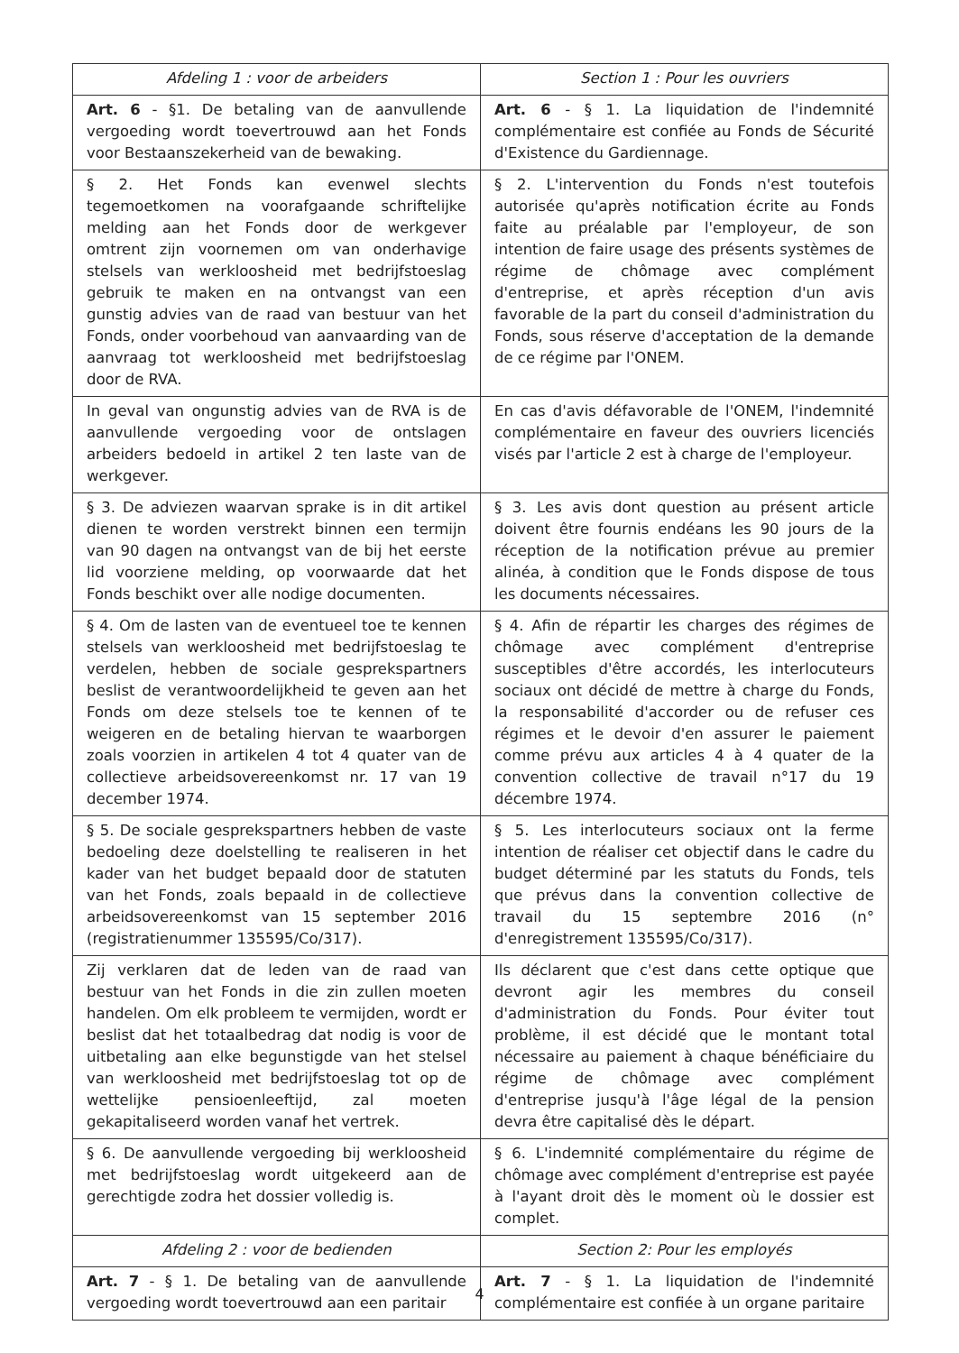| Afdeling 1 : voor de arbeiders | Section 1 : Pour les ouvriers |
| --- | --- |
| Art. 6 - §1. De betaling van de aanvullende vergoeding wordt toevertrouwd aan het Fonds voor Bestaanszekerheid van de bewaking. | Art. 6 - § 1. La liquidation de l'indemnité complémentaire est confiée au Fonds de Sécurité d'Existence du Gardiennage. |
| § 2. Het Fonds kan evenwel slechts tegemoetkomen na voorafgaande schriftelijke melding aan het Fonds door de werkgever omtrent zijn voornemen om van onderhavige stelsels van werkloosheid met bedrijfstoeslag gebruik te maken en na ontvangst van een gunstig advies van de raad van bestuur van het Fonds, onder voorbehoud van aanvaarding van de aanvraag tot werkloosheid met bedrijfstoeslag door de RVA. | § 2. L'intervention du Fonds n'est toutefois autorisée qu'après notification écrite au Fonds faite au préalable par l'employeur, de son intention de faire usage des présents systèmes de régime de chômage avec complément d'entreprise, et après réception d'un avis favorable de la part du conseil d'administration du Fonds, sous réserve d'acceptation de la demande de ce régime par l'ONEM. |
| In geval van ongunstig advies van de RVA is de aanvullende vergoeding voor de ontslagen arbeiders bedoeld in artikel 2 ten laste van de werkgever. | En cas d'avis défavorable de l'ONEM, l'indemnité complémentaire en faveur des ouvriers licenciés visés par l'article 2 est à charge de l'employeur. |
| § 3. De adviezen waarvan sprake is in dit artikel dienen te worden verstrekt binnen een termijn van 90 dagen na ontvangst van de bij het eerste lid voorziene melding, op voorwaarde dat het Fonds beschikt over alle nodige documenten. | § 3. Les avis dont question au présent article doivent être fournis endéans les 90 jours de la réception de la notification prévue au premier alinéa, à condition que le Fonds dispose de tous les documents nécessaires. |
| § 4. Om de lasten van de eventueel toe te kennen stelsels van werkloosheid met bedrijfstoeslag te verdelen, hebben de sociale gesprekspartners beslist de verantwoordelijkheid te geven aan het Fonds om deze stelsels toe te kennen of te weigeren en de betaling hiervan te waarborgen zoals voorzien in artikelen 4 tot 4 quater van de collectieve arbeidsovereenkomst nr. 17 van 19 december 1974. | § 4. Afin de répartir les charges des régimes de chômage avec complément d'entreprise susceptibles d'être accordés, les interlocuteurs sociaux ont décidé de mettre à charge du Fonds, la responsabilité d'accorder ou de refuser ces régimes et le devoir d'en assurer le paiement comme prévu aux articles 4 à 4 quater de la convention collective de travail n°17 du 19 décembre 1974. |
| § 5. De sociale gesprekspartners hebben de vaste bedoeling deze doelstelling te realiseren in het kader van het budget bepaald door de statuten van het Fonds, zoals bepaald in de collectieve arbeidsovereenkomst van 15 september 2016 (registratienummer 135595/Co/317). | § 5. Les interlocuteurs sociaux ont la ferme intention de réaliser cet objectif dans le cadre du budget déterminé par les statuts du Fonds, tels que prévus dans la convention collective de travail du 15 septembre 2016 (n° d'enregistrement 135595/Co/317). |
| Zij verklaren dat de leden van de raad van bestuur van het Fonds in die zin zullen moeten handelen. Om elk probleem te vermijden, wordt er beslist dat het totaalbedrag dat nodig is voor de uitbetaling aan elke begunstigde van het stelsel van werkloosheid met bedrijfstoeslag tot op de wettelijke pensioenleeftijd, zal moeten gekapitaliseerd worden vanaf het vertrek. | Ils déclarent que c'est dans cette optique que devront agir les membres du conseil d'administration du Fonds. Pour éviter tout problème, il est décidé que le montant total nécessaire au paiement à chaque bénéficiaire du régime de chômage avec complément d'entreprise jusqu'à l'âge légal de la pension devra être capitalisé dès le départ. |
| § 6. De aanvullende vergoeding bij werkloosheid met bedrijfstoeslag wordt uitgekeerd aan de gerechtigde zodra het dossier volledig is. | § 6. L'indemnité complémentaire du régime de chômage avec complément d'entreprise est payée à l'ayant droit dès le moment où le dossier est complet. |
| Afdeling 2 : voor de bedienden | Section 2: Pour les employés |
| Art. 7 - § 1. De betaling van de aanvullende vergoeding wordt toevertrouwd aan een paritair | Art. 7 - § 1. La liquidation de l'indemnité complémentaire est confiée à un organe paritaire |
4